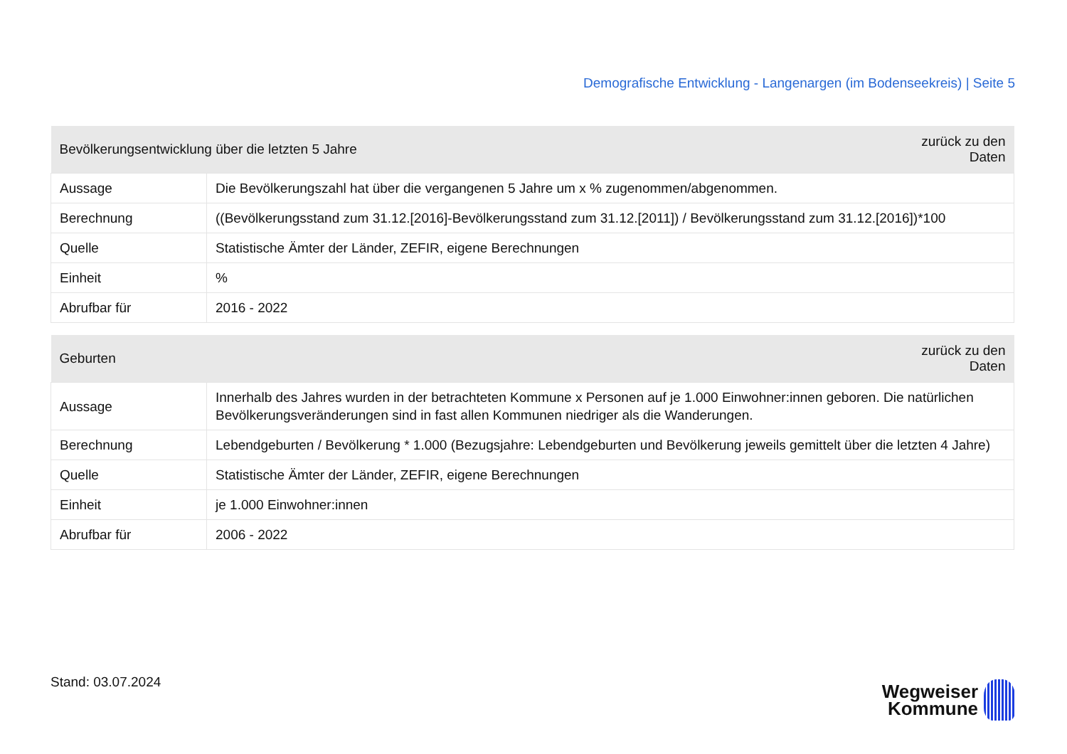Demografische Entwicklung - Langenargen (im Bodenseekreis) | Seite 5
| Bevölkerungsentwicklung über die letzten 5 Jahre | | zurück zu den Daten |
| --- | --- | --- |
| Aussage | Die Bevölkerungszahl hat über die vergangenen 5 Jahre um x % zugenommen/abgenommen. | |
| Berechnung | ((Bevölkerungsstand zum 31.12.[2016]-Bevölkerungsstand zum 31.12.[2011]) / Bevölkerungsstand zum 31.12.[2016])*100 | |
| Quelle | Statistische Ämter der Länder, ZEFIR, eigene Berechnungen | |
| Einheit | % | |
| Abrufbar für | 2016 - 2022 | |
| Geburten | | zurück zu den Daten |
| --- | --- | --- |
| Aussage | Innerhalb des Jahres wurden in der betrachteten Kommune x Personen auf je 1.000 Einwohner:innen geboren. Die natürlichen Bevölkerungsveränderungen sind in fast allen Kommunen niedriger als die Wanderungen. | |
| Berechnung | Lebendgeburten / Bevölkerung * 1.000 (Bezugsjahre: Lebendgeburten und Bevölkerung jeweils gemittelt über die letzten 4 Jahre) | |
| Quelle | Statistische Ämter der Länder, ZEFIR, eigene Berechnungen | |
| Einheit | je 1.000 Einwohner:innen | |
| Abrufbar für | 2006 - 2022 | |
Stand: 03.07.2024
Wegweiser
Kommune